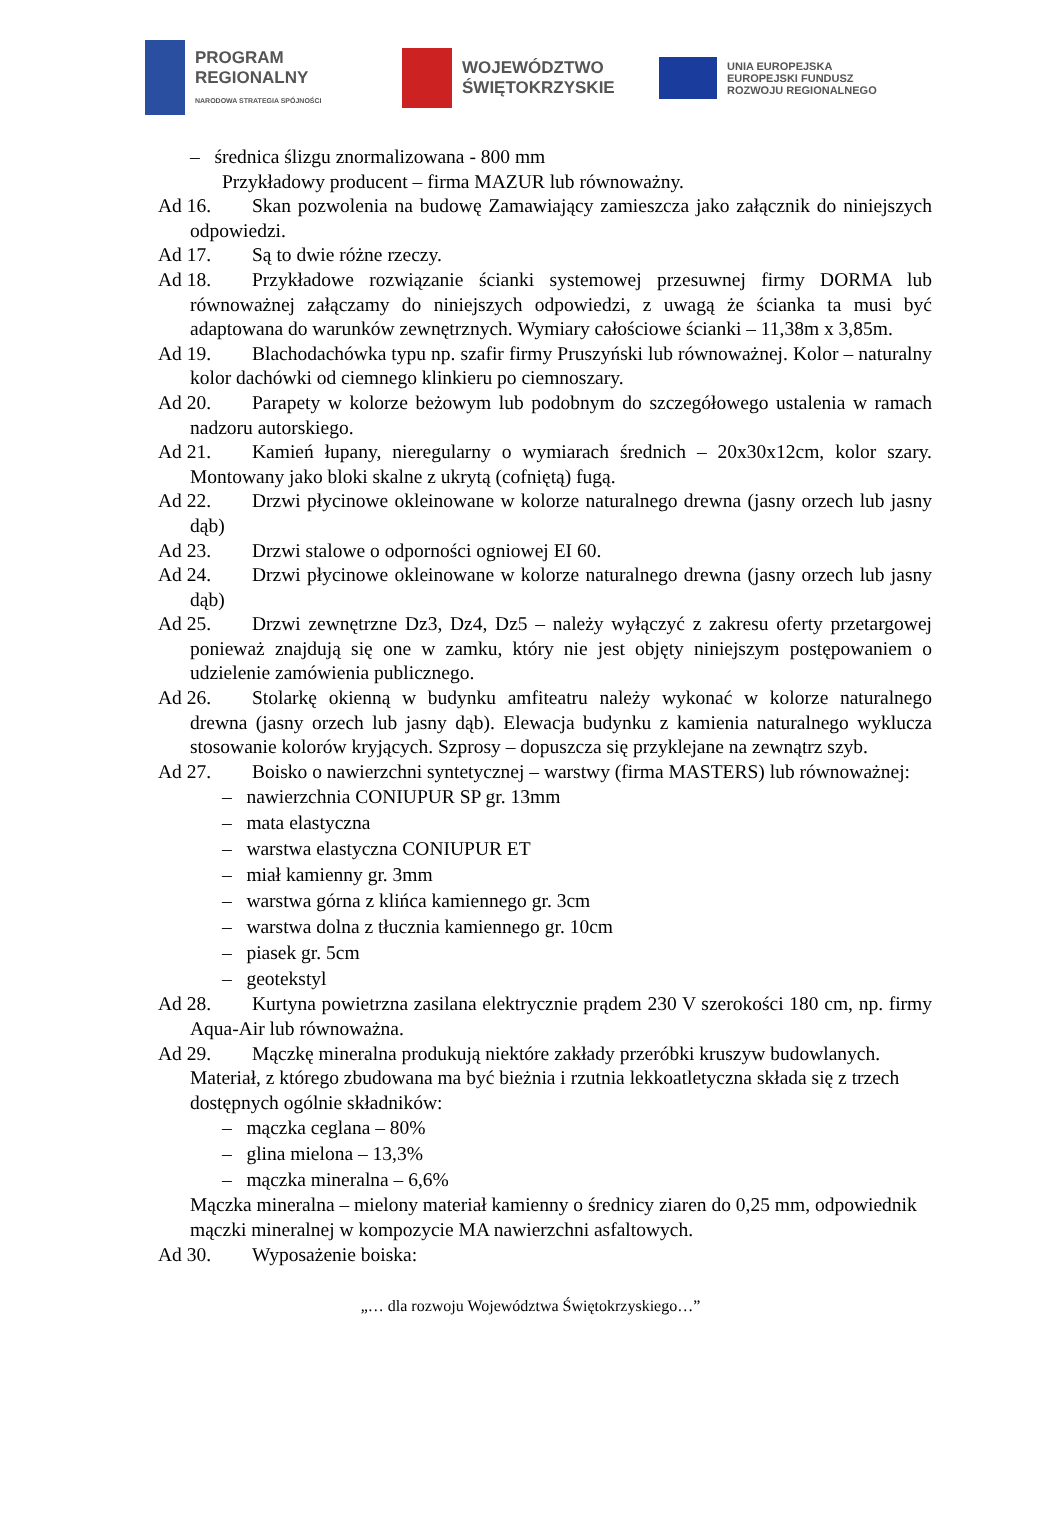PROGRAM
REGIONALNY
NARODOWA STRATEGIA SPÓJNOŚCI
WOJEWÓDZTWO
ŚWIĘTOKRZYSKIE
UNIA EUROPEJSKA
EUROPEJSKI FUNDUSZ
ROZWOJU REGIONALNEGO
– średnica ślizgu znormalizowana - 800 mm
Przykładowy producent – firma MAZUR lub równoważny.
Ad 16. Skan pozwolenia na budowę Zamawiający zamieszcza jako załącznik do niniejszych odpowiedzi.
Ad 17. Są to dwie różne rzeczy.
Ad 18. Przykładowe rozwiązanie ścianki systemowej przesuwnej firmy DORMA lub równoważnej załączamy do niniejszych odpowiedzi, z uwagą że ścianka ta musi być adaptowana do warunków zewnętrznych. Wymiary całościowe ścianki – 11,38m x 3,85m.
Ad 19. Blachodachówka typu np. szafir firmy Pruszyński lub równoważnej. Kolor – naturalny kolor dachówki od ciemnego klinkieru po ciemnoszary.
Ad 20. Parapety w kolorze beżowym lub podobnym do szczegółowego ustalenia w ramach nadzoru autorskiego.
Ad 21. Kamień łupany, nieregularny o wymiarach średnich – 20x30x12cm, kolor szary. Montowany jako bloki skalne z ukrytą (cofniętą) fugą.
Ad 22. Drzwi płycinowe okleinowane w kolorze naturalnego drewna (jasny orzech lub jasny dąb)
Ad 23. Drzwi stalowe o odporności ogniowej EI 60.
Ad 24. Drzwi płycinowe okleinowane w kolorze naturalnego drewna (jasny orzech lub jasny dąb)
Ad 25. Drzwi zewnętrzne Dz3, Dz4, Dz5 – należy wyłączyć z zakresu oferty przetargowej ponieważ znajdują się one w zamku, który nie jest objęty niniejszym postępowaniem o udzielenie zamówienia publicznego.
Ad 26. Stolarkę okienną w budynku amfiteatru należy wykonać w kolorze naturalnego drewna (jasny orzech lub jasny dąb). Elewacja budynku z kamienia naturalnego wyklucza stosowanie kolorów kryjących. Szprosy – dopuszcza się przyklejane na zewnątrz szyb.
Ad 27. Boisko o nawierzchni syntetycznej – warstwy (firma MASTERS) lub równoważnej:
– nawierzchnia CONIUPUR SP gr. 13mm
– mata elastyczna
– warstwa elastyczna CONIUPUR ET
– miał kamienny gr. 3mm
– warstwa górna z klińca kamiennego gr. 3cm
– warstwa dolna z tłucznia kamiennego gr. 10cm
– piasek gr. 5cm
– geotekstyl
Ad 28. Kurtyna powietrzna zasilana elektrycznie prądem 230 V szerokości 180 cm, np. firmy Aqua-Air lub równoważna.
Ad 29. Mączkę mineralna produkują niektóre zakłady przeróbki kruszyw budowlanych.
Materiał, z którego zbudowana ma być bieżnia i rzutnia lekkoatletyczna składa się z trzech dostępnych ogólnie składników:
– mączka ceglana – 80%
– glina mielona – 13,3%
– mączka mineralna – 6,6%
Mączka mineralna – mielony materiał kamienny o średnicy ziaren do 0,25 mm, odpowiednik mączki mineralnej w kompozycie MA nawierzchni asfaltowych.
Ad 30. Wyposażenie boiska:
„… dla rozwoju Województwa Świętokrzyskiego…”